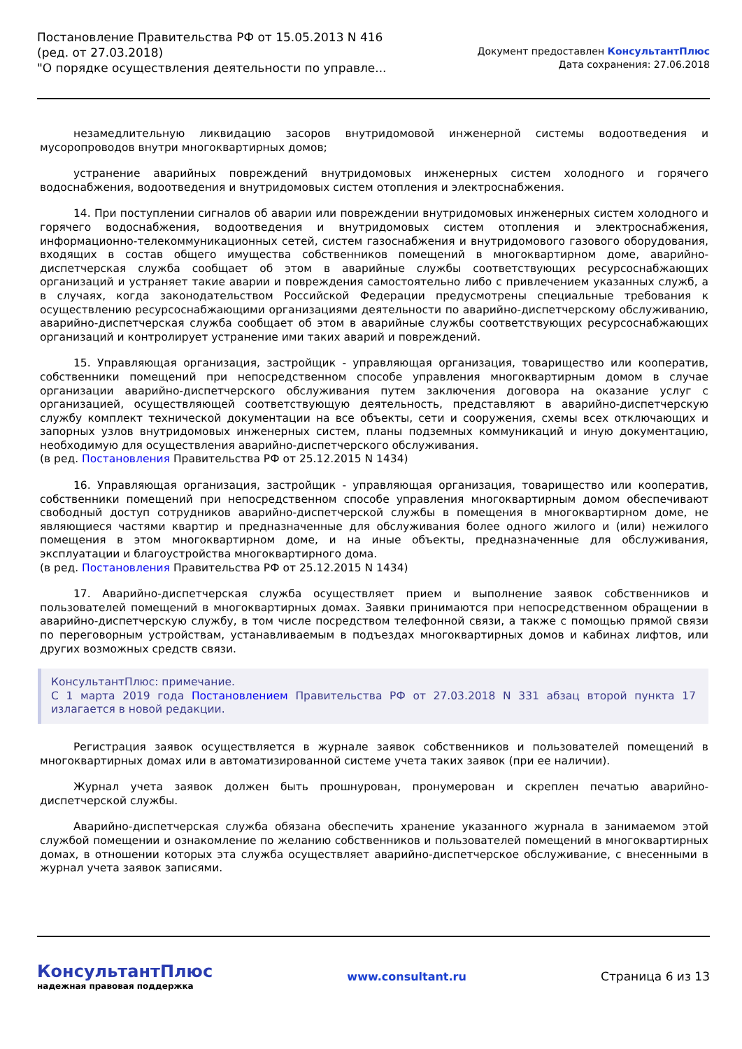Постановление Правительства РФ от 15.05.2013 N 416
(ред. от 27.03.2018)
"О порядке осуществления деятельности по управле...
Документ предоставлен КонсультантПлюс
Дата сохранения: 27.06.2018
незамедлительную ликвидацию засоров внутридомовой инженерной системы водоотведения и мусоропроводов внутри многоквартирных домов;
устранение аварийных повреждений внутридомовых инженерных систем холодного и горячего водоснабжения, водоотведения и внутридомовых систем отопления и электроснабжения.
14. При поступлении сигналов об аварии или повреждении внутридомовых инженерных систем холодного и горячего водоснабжения, водоотведения и внутридомовых систем отопления и электроснабжения, информационно-телекоммуникационных сетей, систем газоснабжения и внутридомового газового оборудования, входящих в состав общего имущества собственников помещений в многоквартирном доме, аварийно-диспетчерская служба сообщает об этом в аварийные службы соответствующих ресурсоснабжающих организаций и устраняет такие аварии и повреждения самостоятельно либо с привлечением указанных служб, а в случаях, когда законодательством Российской Федерации предусмотрены специальные требования к осуществлению ресурсоснабжающими организациями деятельности по аварийно-диспетчерскому обслуживанию, аварийно-диспетчерская служба сообщает об этом в аварийные службы соответствующих ресурсоснабжающих организаций и контролирует устранение ими таких аварий и повреждений.
15. Управляющая организация, застройщик - управляющая организация, товарищество или кооператив, собственники помещений при непосредственном способе управления многоквартирным домом в случае организации аварийно-диспетчерского обслуживания путем заключения договора на оказание услуг с организацией, осуществляющей соответствующую деятельность, представляют в аварийно-диспетчерскую службу комплект технической документации на все объекты, сети и сооружения, схемы всех отключающих и запорных узлов внутридомовых инженерных систем, планы подземных коммуникаций и иную документацию, необходимую для осуществления аварийно-диспетчерского обслуживания.
(в ред. Постановления Правительства РФ от 25.12.2015 N 1434)
16. Управляющая организация, застройщик - управляющая организация, товарищество или кооператив, собственники помещений при непосредственном способе управления многоквартирным домом обеспечивают свободный доступ сотрудников аварийно-диспетчерской службы в помещения в многоквартирном доме, не являющиеся частями квартир и предназначенные для обслуживания более одного жилого и (или) нежилого помещения в этом многоквартирном доме, и на иные объекты, предназначенные для обслуживания, эксплуатации и благоустройства многоквартирного дома.
(в ред. Постановления Правительства РФ от 25.12.2015 N 1434)
17. Аварийно-диспетчерская служба осуществляет прием и выполнение заявок собственников и пользователей помещений в многоквартирных домах. Заявки принимаются при непосредственном обращении в аварийно-диспетчерскую службу, в том числе посредством телефонной связи, а также с помощью прямой связи по переговорным устройствам, устанавливаемым в подъездах многоквартирных домов и кабинах лифтов, или других возможных средств связи.
КонсультантПлюс: примечание.
С 1 марта 2019 года Постановлением Правительства РФ от 27.03.2018 N 331 абзац второй пункта 17 излагается в новой редакции.
Регистрация заявок осуществляется в журнале заявок собственников и пользователей помещений в многоквартирных домах или в автоматизированной системе учета таких заявок (при ее наличии).
Журнал учета заявок должен быть прошнурован, пронумерован и скреплен печатью аварийно-диспетчерской службы.
Аварийно-диспетчерская служба обязана обеспечить хранение указанного журнала в занимаемом этой службой помещении и ознакомление по желанию собственников и пользователей помещений в многоквартирных домах, в отношении которых эта служба осуществляет аварийно-диспетчерское обслуживание, с внесенными в журнал учета заявок записями.
КонсультантПлюс
надежная правовая поддержка
www.consultant.ru Страница 6 из 13